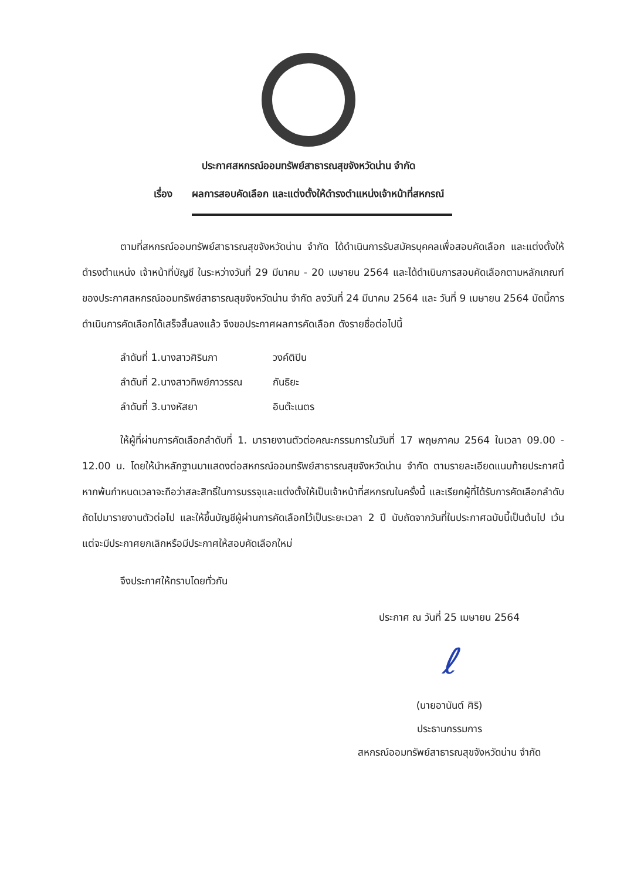ประกาศสหกรณ์ออมทรัพย์สาธารณสุขจังหวัดน่าน จำกัด
เรื่อง ผลการสอบคัดเลือก และแต่งตั้งให้ดำรงตำแหน่งเจ้าหน้าที่สหกรณ์
ตามที่สหกรณ์ออมทรัพย์สาธารณสุขจังหวัดน่าน จำกัด ได้ดำเนินการรับสมัครบุคคลเพื่อสอบคัดเลือก และแต่งตั้งให้ดำรงตำแหน่ง เจ้าหน้าที่บัญชี ในระหว่างวันที่ 29 มีนาคม - 20 เมษายน 2564 และได้ดำเนินการสอบคัดเลือกตามหลักเกณฑ์ของประกาศสหกรณ์ออมทรัพย์สาธารณสุขจังหวัดน่าน จำกัด ลงวันที่ 24 มีนาคม 2564 และ วันที่ 9 เมษายน 2564 บัดนี้การดำเนินการคัดเลือกได้เสร็จสิ้นลงแล้ว จึงขอประกาศผลการคัดเลือก ดังรายชื่อต่อไปนี้
ลำดับที่ 1.นางสาวศิรินภา วงค์ติปิน
ลำดับที่ 2.นางสาวทิพย์ภาวรรณ กันธิยะ
ลำดับที่ 3.นางหัสยา อินต๊ะเนตร
ให้ผู้ที่ผ่านการคัดเลือกลำดับที่ 1. มารายงานตัวต่อคณะกรรมการในวันที่ 17 พฤษภาคม 2564 ในเวลา 09.00 - 12.00 น. โดยให้นำหลักฐานมาแสดงต่อสหกรณ์ออมทรัพย์สาธารณสุขจังหวัดน่าน จำกัด ตามรายละเอียดแนบท้ายประกาศนี้หากพ้นกำหนดเวลาจะถือว่าสละสิทธิ์ในการบรรจุและแต่งตั้งให้เป็นเจ้าหน้าที่สหกรณในครั้งนี้ และเรียกผู้ที่ได้รับการคัดเลือกลำดับถัดไปมารายงานตัวต่อไป และให้ขึ้นบัญชีผู้ผ่านการคัดเลือกไว้เป็นระยะเวลา 2 ปี นับถัดจากวันที่ในประกาศฉบับนี้เป็นต้นไป เว้นแต่จะมีประกาศยกเลิกหรือมีประกาศให้สอบคัดเลือกใหม่
จึงประกาศให้ทราบโดยทั่วกัน
ประกาศ ณ วันที่ 25 เมษายน 2564
ℓ
(นายอานันต์ ศิริ)
ประธานกรรมการ
สหกรณ์ออมทรัพย์สาธารณสุขจังหวัดน่าน จำกัด